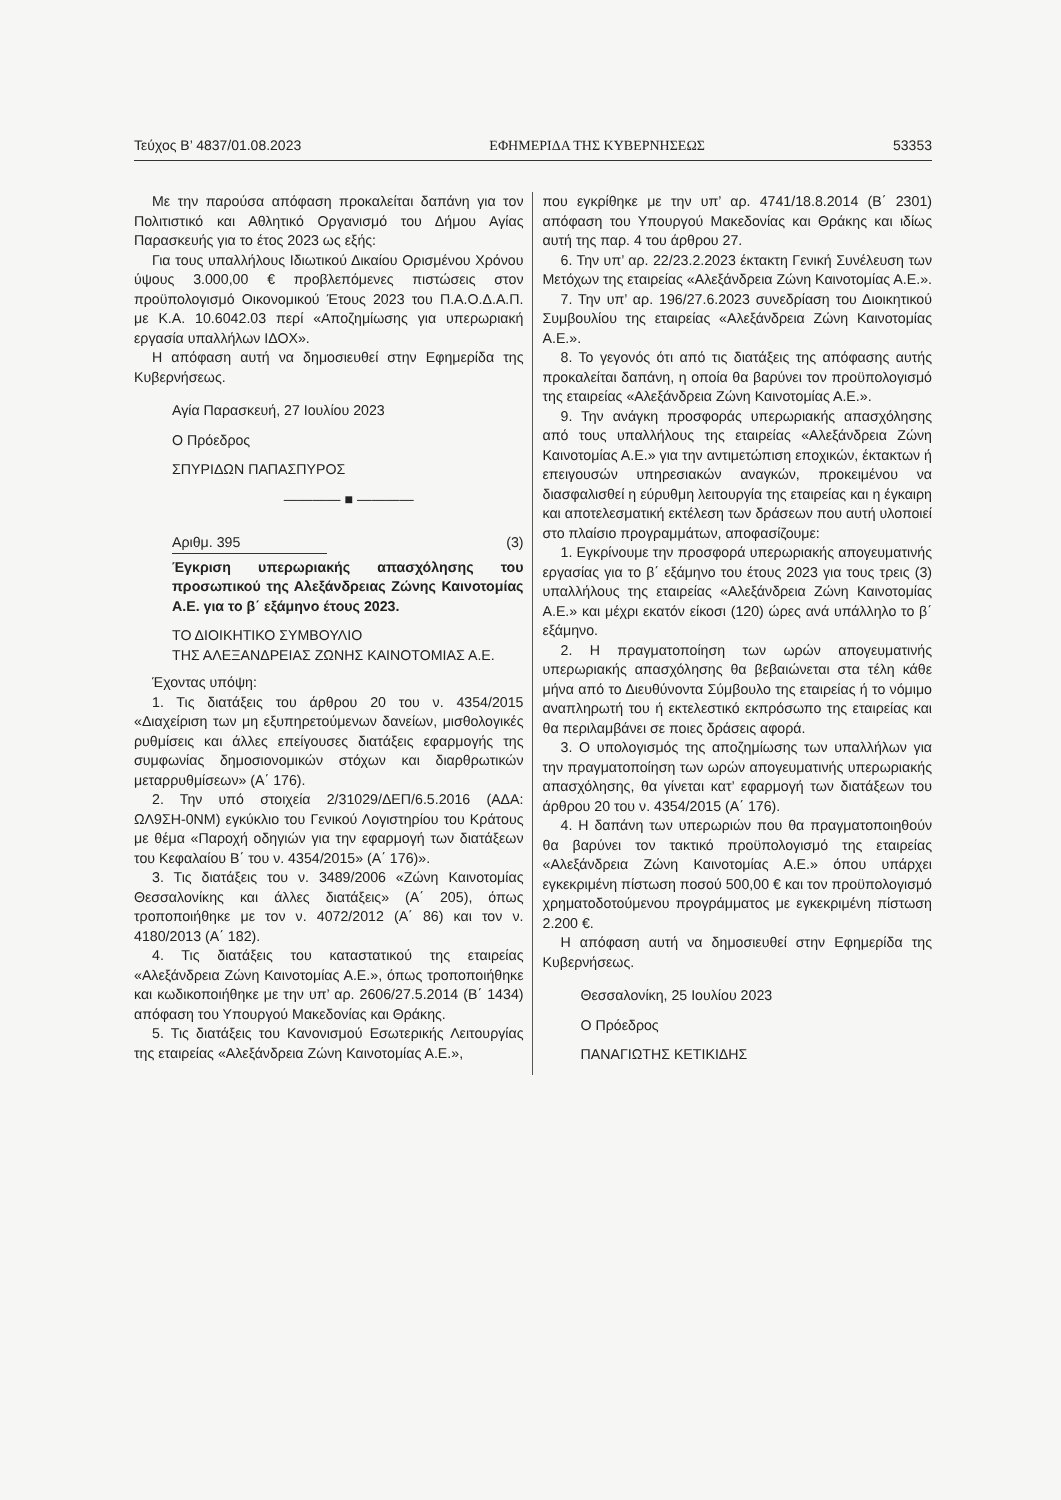Τεύχος Β’ 4837/01.08.2023 ΕΦΗΜΕΡΙΔΑ ΤΗΣ ΚΥΒΕΡΝΗΣΕΩΣ 53353
Με την παρούσα απόφαση προκαλείται δαπάνη για τον Πολιτιστικό και Αθλητικό Οργανισμό του Δήμου Αγίας Παρασκευής για το έτος 2023 ως εξής:
Για τους υπαλλήλους Ιδιωτικού Δικαίου Ορισμένου Χρόνου ύψους 3.000,00 € προβλεπόμενες πιστώσεις στον προϋπολογισμό Οικονομικού Έτους 2023 του Π.Α.Ο.Δ.Α.Π. με Κ.Α. 10.6042.03 περί «Αποζημίωσης για υπερωριακή εργασία υπαλλήλων ΙΔΟΧ».
Η απόφαση αυτή να δημοσιευθεί στην Εφημερίδα της Κυβερνήσεως.
Αγία Παρασκευή, 27 Ιουλίου 2023
Ο Πρόεδρος
ΣΠΥΡΙΔΩΝ ΠΑΠΑΣΠΥΡΟΣ
———— ■ ————
Αριθμ. 395 (3)
Έγκριση υπερωριακής απασχόλησης του προσωπικού της Αλεξάνδρειας Ζώνης Καινοτομίας Α.Ε. για το β΄ εξάμηνο έτους 2023.
ΤΟ ΔΙΟΙΚΗΤΙΚΟ ΣΥΜΒΟΥΛΙΟ
ΤΗΣ ΑΛΕΞΑΝΔΡΕΙΑΣ ΖΩΝΗΣ ΚΑΙΝΟΤΟΜΙΑΣ Α.Ε.
Έχοντας υπόψη:
1. Τις διατάξεις του άρθρου 20 του ν. 4354/2015 «Διαχείριση των μη εξυπηρετούμενων δανείων, μισθολογικές ρυθμίσεις και άλλες επείγουσες διατάξεις εφαρμογής της συμφωνίας δημοσιονομικών στόχων και διαρθρωτικών μεταρρυθμίσεων» (Α΄ 176).
2. Την υπό στοιχεία 2/31029/ΔΕΠ/6.5.2016 (ΑΔΑ: ΩΛ9ΣΗ-0ΝΜ) εγκύκλιο του Γενικού Λογιστηρίου του Κράτους με θέμα «Παροχή οδηγιών για την εφαρμογή των διατάξεων του Κεφαλαίου Β΄ του ν. 4354/2015» (Α΄ 176)».
3. Τις διατάξεις του ν. 3489/2006 «Ζώνη Καινοτομίας Θεσσαλονίκης και άλλες διατάξεις» (Α΄ 205), όπως τροποποιήθηκε με τον ν. 4072/2012 (Α΄ 86) και τον ν. 4180/2013 (Α΄ 182).
4. Τις διατάξεις του καταστατικού της εταιρείας «Αλεξάνδρεια Ζώνη Καινοτομίας Α.Ε.», όπως τροποποιήθηκε και κωδικοποιήθηκε με την υπ’ αρ. 2606/27.5.2014 (Β΄ 1434) απόφαση του Υπουργού Μακεδονίας και Θράκης.
5. Τις διατάξεις του Κανονισμού Εσωτερικής Λειτουργίας της εταιρείας «Αλεξάνδρεια Ζώνη Καινοτομίας Α.Ε.»,
που εγκρίθηκε με την υπ’ αρ. 4741/18.8.2014 (Β΄ 2301) απόφαση του Υπουργού Μακεδονίας και Θράκης και ιδίως αυτή της παρ. 4 του άρθρου 27.
6. Την υπ’ αρ. 22/23.2.2023 έκτακτη Γενική Συνέλευση των Μετόχων της εταιρείας «Αλεξάνδρεια Ζώνη Καινοτομίας Α.Ε.».
7. Την υπ’ αρ. 196/27.6.2023 συνεδρίαση του Διοικητικού Συμβουλίου της εταιρείας «Αλεξάνδρεια Ζώνη Καινοτομίας Α.Ε.».
8. Το γεγονός ότι από τις διατάξεις της απόφασης αυτής προκαλείται δαπάνη, η οποία θα βαρύνει τον προϋπολογισμό της εταιρείας «Αλεξάνδρεια Ζώνη Καινοτομίας Α.Ε.».
9. Την ανάγκη προσφοράς υπερωριακής απασχόλησης από τους υπαλλήλους της εταιρείας «Αλεξάνδρεια Ζώνη Καινοτομίας Α.Ε.» για την αντιμετώπιση εποχικών, έκτακτων ή επειγουσών υπηρεσιακών αναγκών, προκειμένου να διασφαλισθεί η εύρυθμη λειτουργία της εταιρείας και η έγκαιρη και αποτελεσματική εκτέλεση των δράσεων που αυτή υλοποιεί στο πλαίσιο προγραμμάτων, αποφασίζουμε:
1. Εγκρίνουμε την προσφορά υπερωριακής απογευματινής εργασίας για το β΄ εξάμηνο του έτους 2023 για τους τρεις (3) υπαλλήλους της εταιρείας «Αλεξάνδρεια Ζώνη Καινοτομίας Α.Ε.» και μέχρι εκατόν είκοσι (120) ώρες ανά υπάλληλο το β΄ εξάμηνο.
2. Η πραγματοποίηση των ωρών απογευματινής υπερωριακής απασχόλησης θα βεβαιώνεται στα τέλη κάθε μήνα από το Διευθύνοντα Σύμβουλο της εταιρείας ή το νόμιμο αναπληρωτή του ή εκτελεστικό εκπρόσωπο της εταιρείας και θα περιλαμβάνει σε ποιες δράσεις αφορά.
3. Ο υπολογισμός της αποζημίωσης των υπαλλήλων για την πραγματοποίηση των ωρών απογευματινής υπερωριακής απασχόλησης, θα γίνεται κατ’ εφαρμογή των διατάξεων του άρθρου 20 του ν. 4354/2015 (Α΄ 176).
4. Η δαπάνη των υπερωριών που θα πραγματοποιηθούν θα βαρύνει τον τακτικό προϋπολογισμό της εταιρείας «Αλεξάνδρεια Ζώνη Καινοτομίας Α.Ε.» όπου υπάρχει εγκεκριμένη πίστωση ποσού 500,00 € και τον προϋπολογισμό χρηματοδοτούμενου προγράμματος με εγκεκριμένη πίστωση 2.200 €.
Η απόφαση αυτή να δημοσιευθεί στην Εφημερίδα της Κυβερνήσεως.
Θεσσαλονίκη, 25 Ιουλίου 2023
Ο Πρόεδρος
ΠΑΝΑΓΙΩΤΗΣ ΚΕΤΙΚΙΔΗΣ